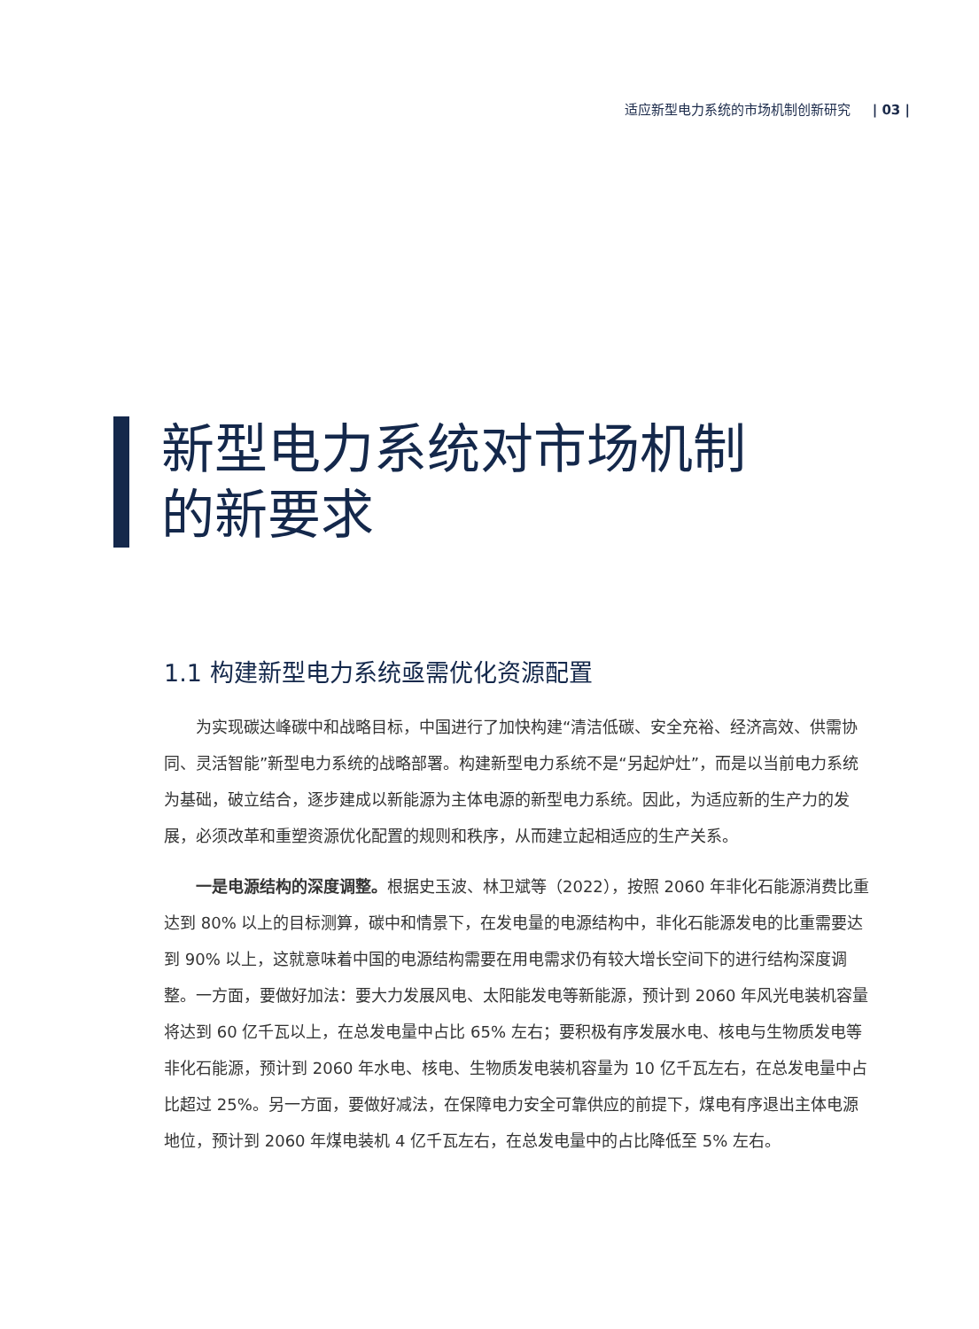适应新型电力系统的市场机制创新研究 | 03 |
新型电力系统对市场机制
的新要求
1.1 构建新型电力系统亟需优化资源配置
为实现碳达峰碳中和战略目标，中国进行了加快构建“清洁低碳、安全充裕、经济高效、供需协同、灵活智能”新型电力系统的战略部署。构建新型电力系统不是“另起炉灶”，而是以当前电力系统为基础，破立结合，逐步建成以新能源为主体电源的新型电力系统。因此，为适应新的生产力的发展，必须改革和重塑资源优化配置的规则和秩序，从而建立起相适应的生产关系。
一是电源结构的深度调整。根据史玉波、林卫斌等（2022），按照 2060 年非化石能源消费比重达到 80% 以上的目标测算，碳中和情景下，在发电量的电源结构中，非化石能源发电的比重需要达到 90% 以上，这就意味着中国的电源结构需要在用电需求仍有较大增长空间下的进行结构深度调整。一方面，要做好加法：要大力发展风电、太阳能发电等新能源，预计到 2060 年风光电装机容量将达到 60 亿千瓦以上，在总发电量中占比 65% 左右；要积极有序发展水电、核电与生物质发电等非化石能源，预计到 2060 年水电、核电、生物质发电装机容量为 10 亿千瓦左右，在总发电量中占比超过 25%。另一方面，要做好减法，在保障电力安全可靠供应的前提下，煤电有序退出主体电源地位，预计到 2060 年煤电装机 4 亿千瓦左右，在总发电量中的占比降低至 5% 左右。